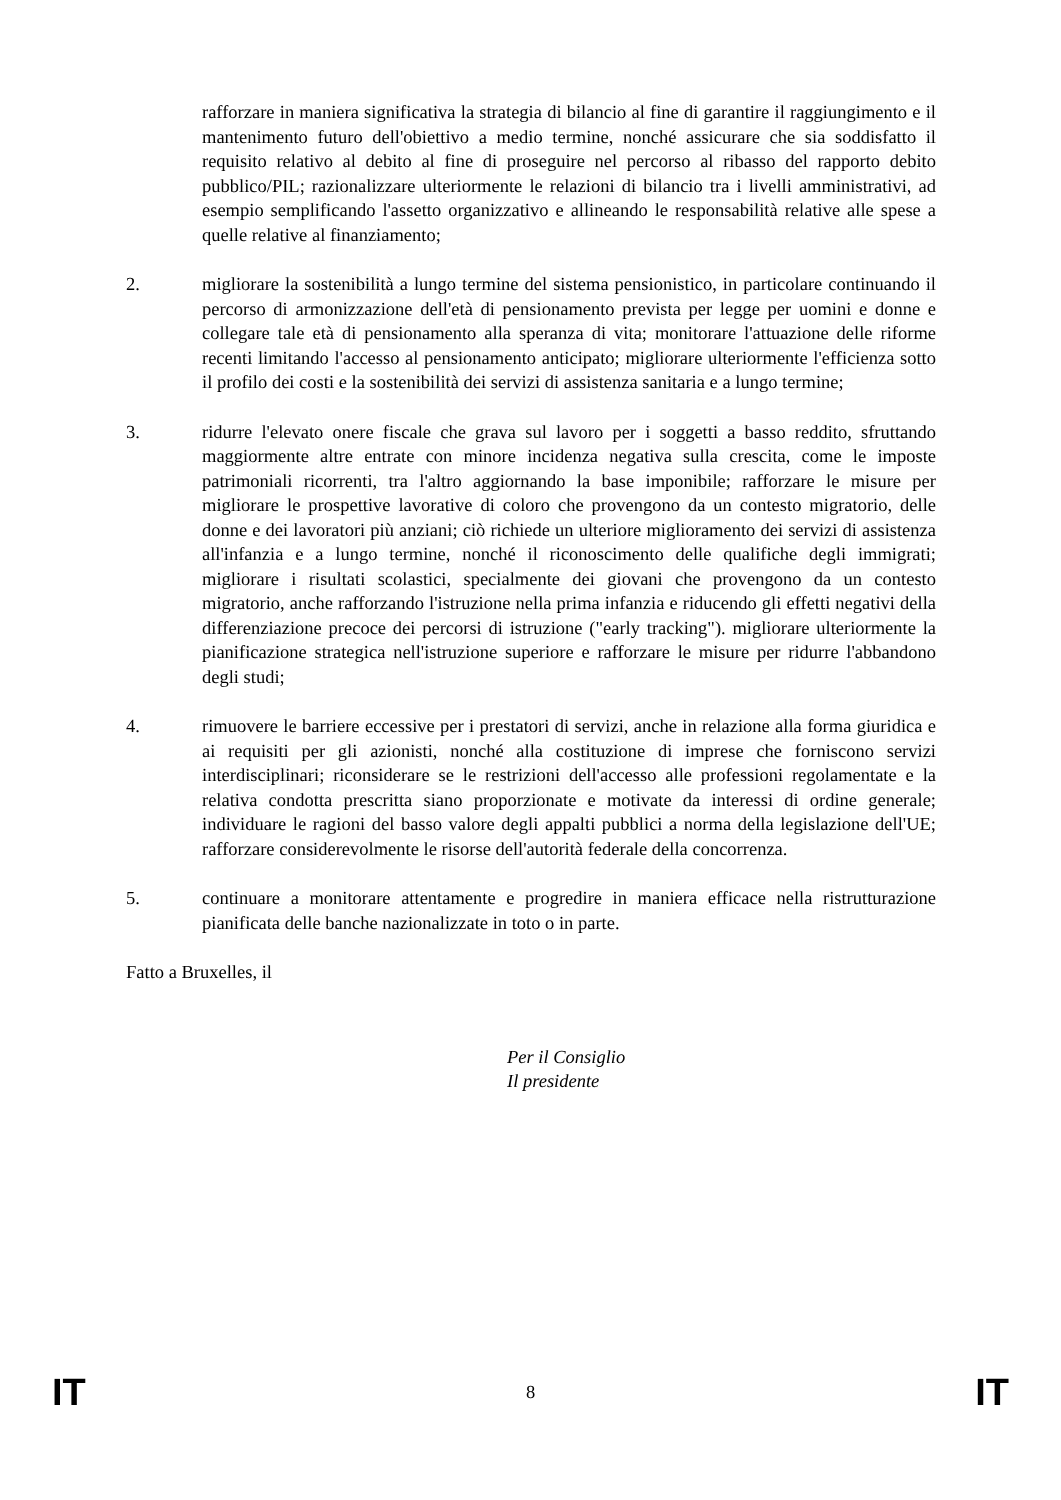rafforzare in maniera significativa la strategia di bilancio al fine di garantire il raggiungimento e il mantenimento futuro dell'obiettivo a medio termine, nonché assicurare che sia soddisfatto il requisito relativo al debito al fine di proseguire nel percorso al ribasso del rapporto debito pubblico/PIL; razionalizzare ulteriormente le relazioni di bilancio tra i livelli amministrativi, ad esempio semplificando l'assetto organizzativo e allineando le responsabilità relative alle spese a quelle relative al finanziamento;
2. migliorare la sostenibilità a lungo termine del sistema pensionistico, in particolare continuando il percorso di armonizzazione dell'età di pensionamento prevista per legge per uomini e donne e collegare tale età di pensionamento alla speranza di vita; monitorare l'attuazione delle riforme recenti limitando l'accesso al pensionamento anticipato; migliorare ulteriormente l'efficienza sotto il profilo dei costi e la sostenibilità dei servizi di assistenza sanitaria e a lungo termine;
3. ridurre l'elevato onere fiscale che grava sul lavoro per i soggetti a basso reddito, sfruttando maggiormente altre entrate con minore incidenza negativa sulla crescita, come le imposte patrimoniali ricorrenti, tra l'altro aggiornando la base imponibile; rafforzare le misure per migliorare le prospettive lavorative di coloro che provengono da un contesto migratorio, delle donne e dei lavoratori più anziani; ciò richiede un ulteriore miglioramento dei servizi di assistenza all'infanzia e a lungo termine, nonché il riconoscimento delle qualifiche degli immigrati; migliorare i risultati scolastici, specialmente dei giovani che provengono da un contesto migratorio, anche rafforzando l'istruzione nella prima infanzia e riducendo gli effetti negativi della differenziazione precoce dei percorsi di istruzione ("early tracking"). migliorare ulteriormente la pianificazione strategica nell'istruzione superiore e rafforzare le misure per ridurre l'abbandono degli studi;
4. rimuovere le barriere eccessive per i prestatori di servizi, anche in relazione alla forma giuridica e ai requisiti per gli azionisti, nonché alla costituzione di imprese che forniscono servizi interdisciplinari; riconsiderare se le restrizioni dell'accesso alle professioni regolamentate e la relativa condotta prescritta siano proporzionate e motivate da interessi di ordine generale; individuare le ragioni del basso valore degli appalti pubblici a norma della legislazione dell'UE; rafforzare considerevolmente le risorse dell'autorità federale della concorrenza.
5. continuare a monitorare attentamente e progredire in maniera efficace nella ristrutturazione pianificata delle banche nazionalizzate in toto o in parte.
Fatto a Bruxelles, il
Per il Consiglio
Il presidente
IT 8 IT